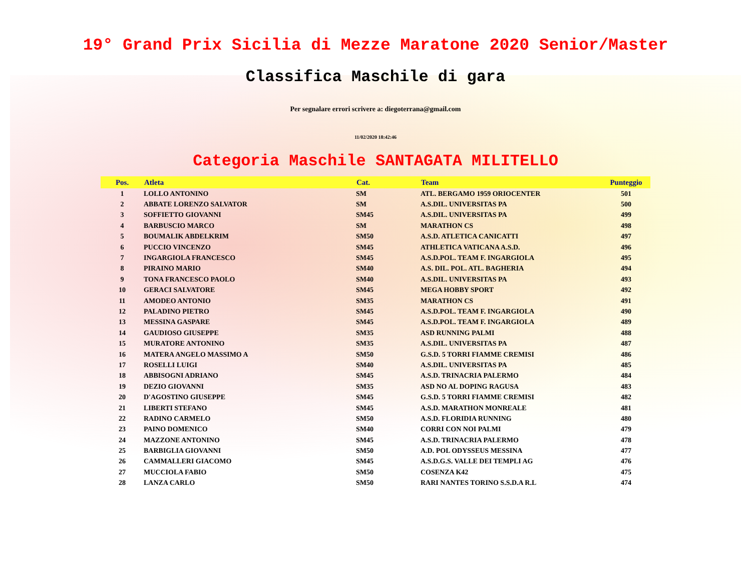19° Grand Prix Sicilia di Mezze Maratone 2020 Senior/Master
Classifica Maschile di gara
Per segnalare errori scrivere a: diegoterrana@gmail.com
11/02/2020 18:42:46
Categoria Maschile SANTAGATA MILITELLO
| Pos. | Atleta | Cat. | Team | Punteggio |
| --- | --- | --- | --- | --- |
| 1 | LOLLO ANTONINO | SM | ATL. BERGAMO 1959 ORIOCENTER | 501 |
| 2 | ABBATE LORENZO SALVATOR | SM | A.S.DIL. UNIVERSITAS PA | 500 |
| 3 | SOFFIETTO GIOVANNI | SM45 | A.S.DIL. UNIVERSITAS PA | 499 |
| 4 | BARBUSCIO MARCO | SM | MARATHON CS | 498 |
| 5 | BOUMALIK ABDELKRIM | SM50 | A.S.D. ATLETICA CANICATTI | 497 |
| 6 | PUCCIO VINCENZO | SM45 | ATHLETICA VATICANA A.S.D. | 496 |
| 7 | INGARGIOLA FRANCESCO | SM45 | A.S.D.POL. TEAM F. INGARGIOLA | 495 |
| 8 | PIRAINO MARIO | SM40 | A.S. DIL. POL. ATL. BAGHERIA | 494 |
| 9 | TONA FRANCESCO PAOLO | SM40 | A.S.DIL. UNIVERSITAS PA | 493 |
| 10 | GERACI SALVATORE | SM45 | MEGA HOBBY SPORT | 492 |
| 11 | AMODEO ANTONIO | SM35 | MARATHON CS | 491 |
| 12 | PALADINO PIETRO | SM45 | A.S.D.POL. TEAM F. INGARGIOLA | 490 |
| 13 | MESSINA GASPARE | SM45 | A.S.D.POL. TEAM F. INGARGIOLA | 489 |
| 14 | GAUDIOSO GIUSEPPE | SM35 | ASD RUNNING PALMI | 488 |
| 15 | MURATORE ANTONINO | SM35 | A.S.DIL. UNIVERSITAS PA | 487 |
| 16 | MATERA ANGELO MASSIMO A | SM50 | G.S.D. 5 TORRI FIAMME CREMISI | 486 |
| 17 | ROSELLI LUIGI | SM40 | A.S.DIL. UNIVERSITAS PA | 485 |
| 18 | ABBISOGNI ADRIANO | SM45 | A.S.D. TRINACRIA PALERMO | 484 |
| 19 | DEZIO GIOVANNI | SM35 | ASD NO AL DOPING RAGUSA | 483 |
| 20 | D'AGOSTINO GIUSEPPE | SM45 | G.S.D. 5 TORRI FIAMME CREMISI | 482 |
| 21 | LIBERTI STEFANO | SM45 | A.S.D. MARATHON MONREALE | 481 |
| 22 | RADINO CARMELO | SM50 | A.S.D. FLORIDIA RUNNING | 480 |
| 23 | PAINO DOMENICO | SM40 | CORRI CON NOI PALMI | 479 |
| 24 | MAZZONE ANTONINO | SM45 | A.S.D. TRINACRIA PALERMO | 478 |
| 25 | BARBIGLIA GIOVANNI | SM50 | A.D. POL ODYSSEUS MESSINA | 477 |
| 26 | CAMMALLERI GIACOMO | SM45 | A.S.D.G.S. VALLE DEI TEMPLI AG | 476 |
| 27 | MUCCIOLA FABIO | SM50 | COSENZA K42 | 475 |
| 28 | LANZA CARLO | SM50 | RARI NANTES TORINO S.S.D.A R.L | 474 |